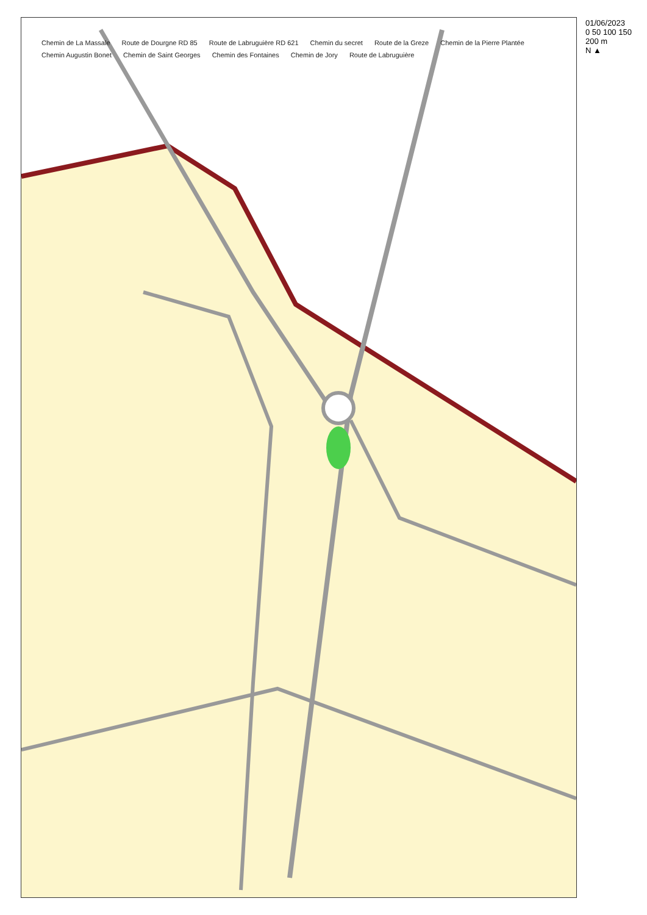01/06/2023
0 50 100 150 200 m
N ▲
Chemin de La Massale Route de Dourgne RD 85 Route de Labruguière RD 621 Chemin du secret Route de la Greze Chemin de la Pierre Plantée Chemin Augustin Bonet Chemin de Saint Georges Chemin des Fontaines Chemin de Jory Route de Labruguière